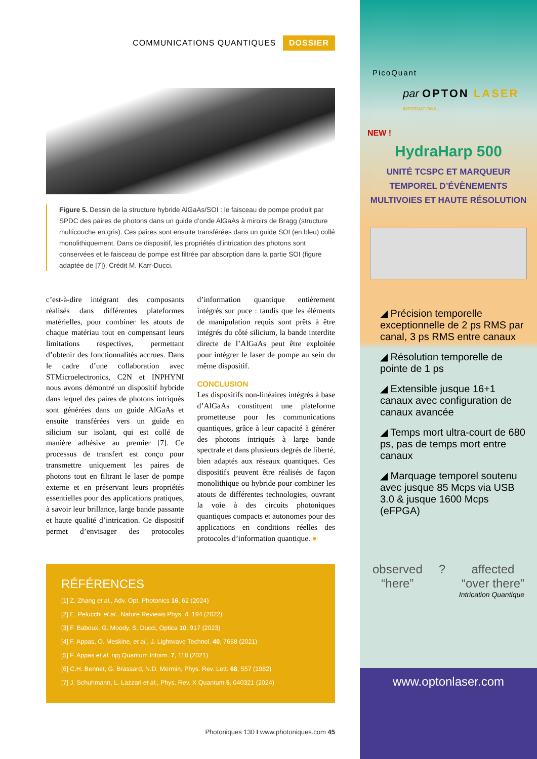COMMUNICATIONS QUANTIQUES DOSSIER
Figure 5. Dessin de la structure hybride AlGaAs/SOI : le faisceau de pompe produit par SPDC des paires de photons dans un guide d’onde AlGaAs à miroirs de Bragg (structure multicouche en gris). Ces paires sont ensuite transférées dans un guide SOI (en bleu) collé monolithiquement. Dans ce dispositif, les propriétés d’intrication des photons sont conservées et le faisceau de pompe est filtrée par absorption dans la partie SOI (figure adaptée de [7]). Crédit M. Karr-Ducci.
c’est-à-dire intégrant des composants réalisés dans différentes plateformes matérielles, pour combiner les atouts de chaque matériau tout en compensant leurs limitations respectives, permettant d’obtenir des fonctionnalités accrues. Dans le cadre d’une collaboration avec STMicroelectronics, C2N et INPHYNI nous avons démontré un dispositif hybride dans lequel des paires de photons intriqués sont générées dans un guide AlGaAs et ensuite transférées vers un guide en silicium sur isolant, qui est collé de manière adhésive au premier [7]. Ce processus de transfert est conçu pour transmettre uniquement les paires de photons tout en filtrant le laser de pompe externe et en préservant leurs propriétés essentielles pour des applications pratiques, à savoir leur brillance, large bande passante et haute qualité d’intrication. Ce dispositif permet d’envisager des protocoles d’information quantique entièrement intégrés sur puce : tandis que les éléments de manipulation requis sont prêts à être intégrés du côté silicium, la bande interdite directe de l’AlGaAs peut être exploitée pour intégrer le laser de pompe au sein du même dispositif.
CONCLUSION
Les dispositifs non-linéaires intégrés à base d’AlGaAs constituent une plateforme prometteuse pour les communications quantiques, grâce à leur capacité à générer des photons intriqués à large bande spectrale et dans plusieurs degrés de liberté, bien adaptés aux réseaux quantiques. Ces dispositifs peuvent être réalisés de façon monolithique ou hybride pour combiner les atouts de différentes technologies, ouvrant la voie à des circuits photoniques quantiques compacts et autonomes pour des applications en conditions réelles des protocoles d’information quantique. ●
RÉFÉRENCES
[1] Z. Zhang et al., Adv. Opt. Photonics 16, 62 (2024)
[2] E. Pelucchi et al., Nature Reviews Phys. 4, 194 (2022)
[3] F. Baboux, G. Moody, S. Ducci, Optica 10, 917 (2023)
[4] F. Appas, O. Meskine, et al., J. Lightwave Technol. 40, 7658 (2021)
[5] F. Appas et al. npj Quantum Inform. 7, 118 (2021)
[6] C.H. Bennet, G. Brassard, N.D. Mermin, Phys. Rev. Lett. 68, 557 (1982)
[7] J. Schuhmann, L. Lazzari et al., Phys. Rev. X Quantum 5, 040321 (2024)
Photoniques 130 I www.photoniques.com 45
PicoQuant
par OPTON LASER INTERNATIONAL
NEW !
HydraHarp 500
UNITÉ TCSPC ET MARQUEUR
TEMPOREL D’ÉVÈNEMENTS
MULTIVOIES ET HAUTE RÉSOLUTION
◢ Précision temporelle exceptionnelle de 2 ps RMS par canal, 3 ps RMS entre canaux
◢ Résolution temporelle de pointe de 1 ps
◢ Extensible jusque 16+1 canaux avec configuration de canaux avancée
◢ Temps mort ultra-court de 680 ps, pas de temps mort entre canaux
◢ Marquage temporel soutenu avec jusque 85 Mcps via USB 3.0 & jusque 1600 Mcps (eFPGA)
observed
“here”
? affected
“over there”
Intrication Quantique
www.optonlaser.com